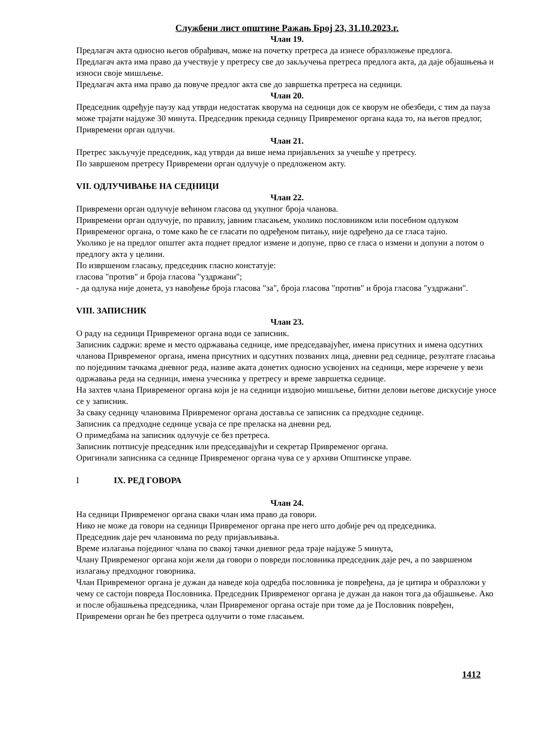Службени лист општине Ражањ Број 23, 31.10.2023.г.
Члан 19.
Предлагач акта односно његов обрађивач, може на почетку претреса да изнесе образложење предлога.
Предлагач акта има право да учествује у претресу све до закључења претреса предлога акта, да даје објашњења и износи своје мишљење.
Предлагач акта има право да повуче предлог акта све до завршетка претреса на седници.
Члан 20.
Председник одређује паузу кад утврди недостатак кворума на седници док се кворум не обезбеди, с тим да пауза може трајати најдуже 30 минута. Председник прекида седницу Привременог органа када то, на његов предлог, Привремени орган одлучи.
Члан 21.
Претрес закључује председник, кад утврди да више нема пријављених за учешће у претресу.
По завршеном претресу Привремени орган одлучује о предложеном акту.
VII. ОДЛУЧИВАЊЕ НА СЕДНИЦИ
Члан 22.
Привремени орган одлучује већином гласова од укупног броја чланова.
Привремени орган одлучује, по правилу, јавним гласањем, уколико пословником или посебном одлуком Привременог органа, о томе како ће се гласати по одређеном питању, није одређено да се гласа тајно.
Уколико је на предлог општег акта поднет предлог измене и допуне, прво се гласа о измени и допуни а потом о предлогу акта у целини.
По извршеном гласању, председник гласно констатује:
гласова "против" и броја гласова "уздржани";
- да одлука није донета, уз навођење броја гласова "за", броја гласова "против" и броја гласова "уздржани".
VIII. ЗАПИСНИК
Члан 23.
О раду на седници Привременог органа води се записник.
Записник садржи: време и место одржавања седнице, име председавајућег, имена присутних и имена одсутних чланова Привременог органа, имена присутних и одсутних позваних лица, дневни ред седнице, резултате гласања по појединим тачкама дневног реда, називе аката донетих односно усвојених на седници, мере изречене у вези одржавања реда на седници, имена учесника у претресу и време завршетка седнице.
На захтев члана Привременог органа који је на седници издвојио мишљење, битни делови његове дискусије уносе се у записник.
За сваку седницу члановима Привременог органа доставља се записник са предходне седнице.
Записник са предходне седнице усваја се пре преласка на дневни ред.
О примедбама на записник одлучује се без претреса.
Записник потписује председник или председавајући и секретар Привременог органа.
Оригинали записника са седнице Привременог органа чува се у архиви Општинске управе.
I IX. РЕД ГОВОРА
Члан 24.
На седници Привременог органа сваки члан има право да говори.
Нико не може да говори на седници Привременог органа пре него што добије реч од председника.
Председник даје реч члановима по реду пријављивања.
Време излагања појединог члана по свакој тачки дневног реда траје најдуже 5 минута,
Члану Привременог органа који жели да говори о повреди пословника председник даје реч, а по завршеном излагању предходног говорника.
Члан Привременог органа је дужан да наведе која одредба пословника је повређена, да је цитира и образложи у чему се састоји повреда Пословника. Председник Привременог органа је дужан да након тога да објашњење. Ако и после објашњења председника, члан Привременог органа остаје при томе да је Пословник повређен, Привремени орган ће без претреса одлучити о томе гласањем.
1412